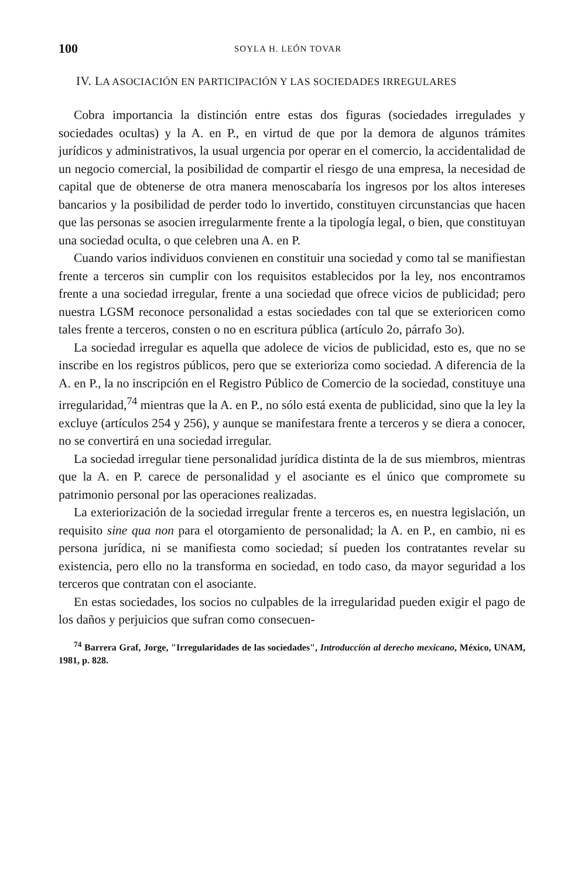100 SOYLA H. LEÓN TOVAR
IV. LA ASOCIACIÓN EN PARTICIPACIÓN Y LAS SOCIEDADES IRREGULARES
Cobra importancia la distinción entre estas dos figuras (sociedades irregulades y sociedades ocultas) y la A. en P., en virtud de que por la demora de algunos trámites jurídicos y administrativos, la usual urgencia por operar en el comercio, la accidentalidad de un negocio comercial, la posibilidad de compartir el riesgo de una empresa, la necesidad de capital que de obtenerse de otra manera menoscabaría los ingresos por los altos intereses bancarios y la posibilidad de perder todo lo invertido, constituyen circunstancias que hacen que las personas se asocien irregularmente frente a la tipología legal, o bien, que constituyan una sociedad oculta, o que celebren una A. en P.
Cuando varios individuos convienen en constituir una sociedad y como tal se manifiestan frente a terceros sin cumplir con los requisitos establecidos por la ley, nos encontramos frente a una sociedad irregular, frente a una sociedad que ofrece vicios de publicidad; pero nuestra LGSM reconoce personalidad a estas sociedades con tal que se exterioricen como tales frente a terceros, consten o no en escritura pública (artículo 2o, párrafo 3o).
La sociedad irregular es aquella que adolece de vicios de publicidad, esto es, que no se inscribe en los registros públicos, pero que se exterioriza como sociedad. A diferencia de la A. en P., la no inscripción en el Registro Público de Comercio de la sociedad, constituye una irregularidad,<sup>74</sup> mientras que la A. en P., no sólo está exenta de publicidad, sino que la ley la excluye (artículos 254 y 256), y aunque se manifestara frente a terceros y se diera a conocer, no se convertirá en una sociedad irregular.
La sociedad irregular tiene personalidad jurídica distinta de la de sus miembros, mientras que la A. en P. carece de personalidad y el asociante es el único que compromete su patrimonio personal por las operaciones realizadas.
La exteriorización de la sociedad irregular frente a terceros es, en nuestra legislación, un requisito sine qua non para el otorgamiento de personalidad; la A. en P., en cambio, ni es persona jurídica, ni se manifiesta como sociedad; sí pueden los contratantes revelar su existencia, pero ello no la transforma en sociedad, en todo caso, da mayor seguridad a los terceros que contratan con el asociante.
En estas sociedades, los socios no culpables de la irregularidad pueden exigir el pago de los daños y perjuicios que sufran como consecuen-
<sup>74</sup> Barrera Graf, Jorge, "Irregularidades de las sociedades", Introducción al derecho mexicano, México, UNAM, 1981, p. 828.